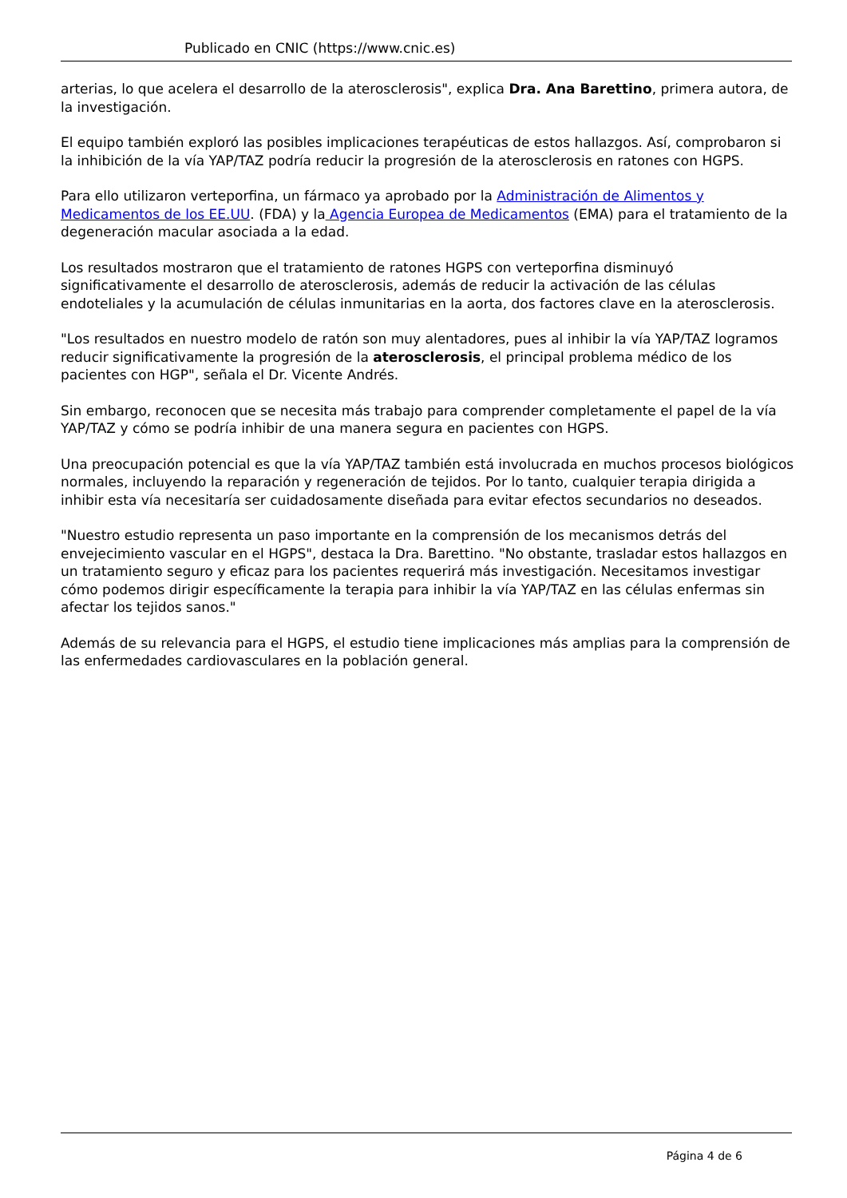Publicado en CNIC (https://www.cnic.es)
arterias, lo que acelera el desarrollo de la aterosclerosis", explica Dra. Ana Barettino, primera autora, de la investigación.
El equipo también exploró las posibles implicaciones terapéuticas de estos hallazgos. Así, comprobaron si la inhibición de la vía YAP/TAZ podría reducir la progresión de la aterosclerosis en ratones con HGPS.
Para ello utilizaron verteporfina, un fármaco ya aprobado por la Administración de Alimentos y Medicamentos de los EE.UU. (FDA) y la Agencia Europea de Medicamentos (EMA) para el tratamiento de la degeneración macular asociada a la edad.
Los resultados mostraron que el tratamiento de ratones HGPS con verteporfina disminuyó significativamente el desarrollo de aterosclerosis, además de reducir la activación de las células endoteliales y la acumulación de células inmunitarias en la aorta, dos factores clave en la aterosclerosis.
"Los resultados en nuestro modelo de ratón son muy alentadores, pues al inhibir la vía YAP/TAZ logramos reducir significativamente la progresión de la aterosclerosis, el principal problema médico de los pacientes con HGP", señala el Dr. Vicente Andrés.
Sin embargo, reconocen que se necesita más trabajo para comprender completamente el papel de la vía YAP/TAZ y cómo se podría inhibir de una manera segura en pacientes con HGPS.
Una preocupación potencial es que la vía YAP/TAZ también está involucrada en muchos procesos biológicos normales, incluyendo la reparación y regeneración de tejidos. Por lo tanto, cualquier terapia dirigida a inhibir esta vía necesitaría ser cuidadosamente diseñada para evitar efectos secundarios no deseados.
"Nuestro estudio representa un paso importante en la comprensión de los mecanismos detrás del envejecimiento vascular en el HGPS", destaca la Dra. Barettino. "No obstante, trasladar estos hallazgos en un tratamiento seguro y eficaz para los pacientes requerirá más investigación. Necesitamos investigar cómo podemos dirigir específicamente la terapia para inhibir la vía YAP/TAZ en las células enfermas sin afectar los tejidos sanos."
Además de su relevancia para el HGPS, el estudio tiene implicaciones más amplias para la comprensión de las enfermedades cardiovasculares en la población general.
Página 4 de 6